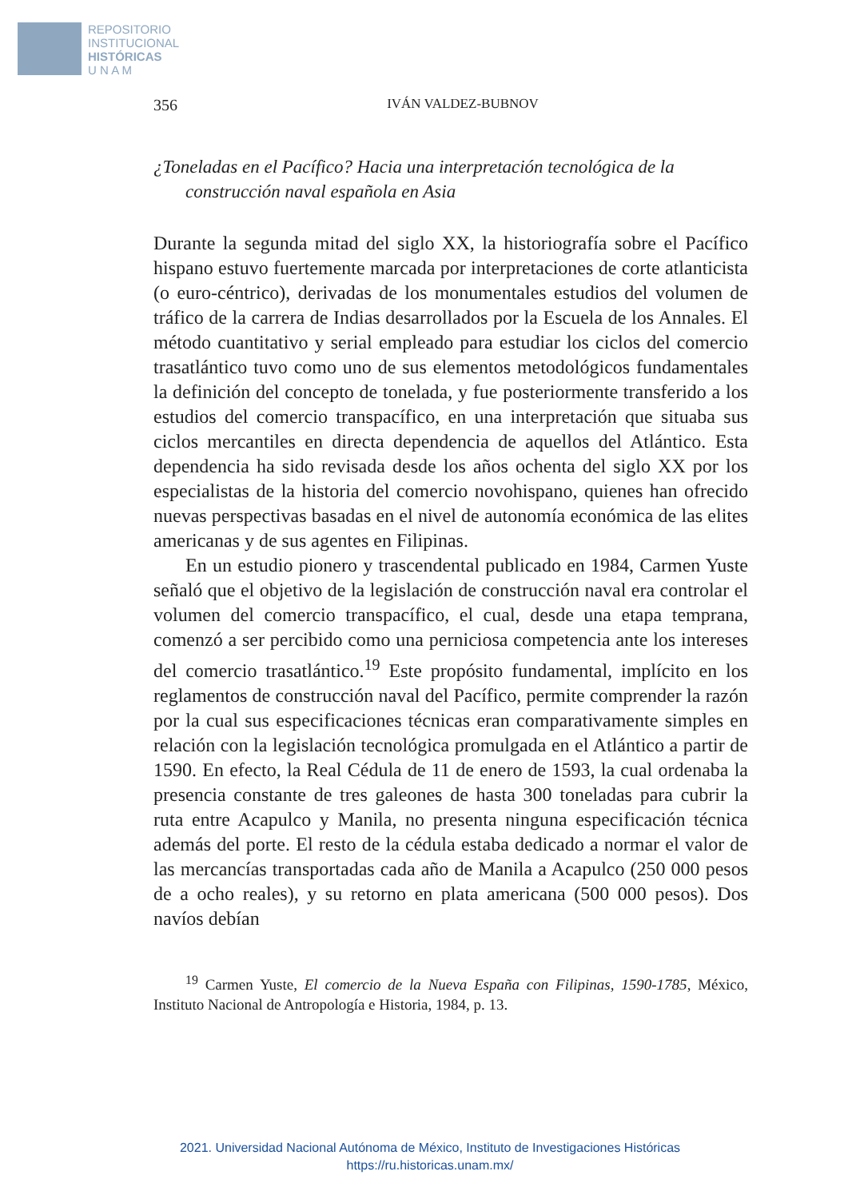REPOSITORIO
INSTITUCIONAL
HISTÓRICAS
U N A M
356 IVÁN VALDEZ-BUBNOV
¿Toneladas en el Pacífico? Hacia una interpretación tecnológica de la construcción naval española en Asia
Durante la segunda mitad del siglo XX, la historiografía sobre el Pacífico hispano estuvo fuertemente marcada por interpretaciones de corte atlanticista (o euro-céntrico), derivadas de los monumentales estudios del volumen de tráfico de la carrera de Indias desarrollados por la Escuela de los Annales. El método cuantitativo y serial empleado para estudiar los ciclos del comercio trasatlántico tuvo como uno de sus elementos metodológicos fundamentales la definición del concepto de tonelada, y fue posteriormente transferido a los estudios del comercio transpacífico, en una interpretación que situaba sus ciclos mercantiles en directa dependencia de aquellos del Atlántico. Esta dependencia ha sido revisada desde los años ochenta del siglo XX por los especialistas de la historia del comercio novohispano, quienes han ofrecido nuevas perspectivas basadas en el nivel de autonomía económica de las elites americanas y de sus agentes en Filipinas.
En un estudio pionero y trascendental publicado en 1984, Carmen Yuste señaló que el objetivo de la legislación de construcción naval era controlar el volumen del comercio transpacífico, el cual, desde una etapa temprana, comenzó a ser percibido como una perniciosa competencia ante los intereses del comercio trasatlántico.<sup>19</sup> Este propósito fundamental, implícito en los reglamentos de construcción naval del Pacífico, permite comprender la razón por la cual sus especificaciones técnicas eran comparativamente simples en relación con la legislación tecnológica promulgada en el Atlántico a partir de 1590. En efecto, la Real Cédula de 11 de enero de 1593, la cual ordenaba la presencia constante de tres galeones de hasta 300 toneladas para cubrir la ruta entre Acapulco y Manila, no presenta ninguna especificación técnica además del porte. El resto de la cédula estaba dedicado a normar el valor de las mercancías transportadas cada año de Manila a Acapulco (250 000 pesos de a ocho reales), y su retorno en plata americana (500 000 pesos). Dos navíos debían
<sup>19</sup> Carmen Yuste, El comercio de la Nueva España con Filipinas, 1590-1785, México, Instituto Nacional de Antropología e Historia, 1984, p. 13.
2021. Universidad Nacional Autónoma de México, Instituto de Investigaciones Históricas
https://ru.historicas.unam.mx/